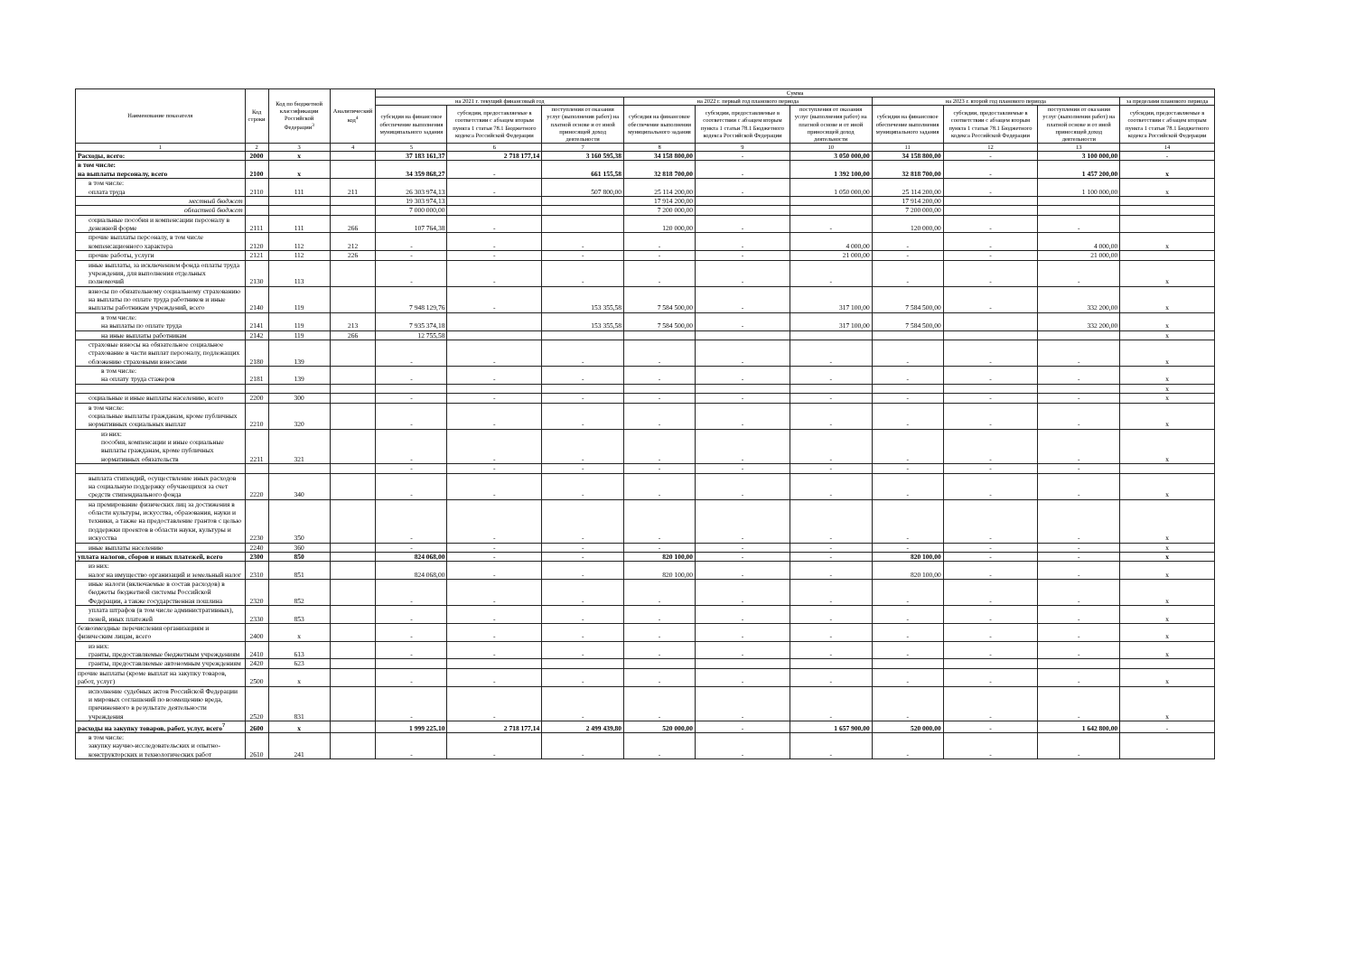| Наименование показателя | Код строки | Код по бюджетной классификации Российской Федерации<sup>3</sup> | Аналитический код<sup>4</sup> | Сумма | | | | | | | | | |
| --- | --- | --- | --- | --- | --- | --- | --- | --- | --- | --- | --- | --- | --- |
| | | | | на 2021 г. текущий финансовый год | | | на 2022 г. первый год планового периода | | | на 2023 г. второй год планового периода | | | за пределами планового периода |
| | | | | субсидия на финансовое обеспечение выполнения муниципального задания | субсидии, предоставляемые в соответствии с абзацем вторым пункта 1 статьи 78.1 Бюджетного кодекса Российской Федерации | поступления от оказания услуг (выполнения работ) на платной основе и от иной приносящей доход деятельности | субсидия на финансовое обеспечение выполнения муниципального задания | субсидии, предоставляемые в соответствии с абзацем вторым пункта 1 статьи 78.1 Бюджетного кодекса Российской Федерации | поступления от оказания услуг (выполнения работ) на платной основе и от иной приносящей доход деятельности | субсидия на финансовое обеспечение выполнения муниципального задания | субсидии, предоставляемые в соответствии с абзацем вторым пункта 1 статьи 78.1 Бюджетного кодекса Российской Федерации | поступления от оказания услуг (выполнения работ) на платной основе и от иной приносящей доход деятельности | субсидии, предоставляемые в соответствии с абзацем вторым пункта 1 статьи 78.1 Бюджетного кодекса Российской Федерации |
| 1 | 2 | 3 | 4 | 5 | 6 | 7 | 8 | 9 | 10 | 11 | 12 | 13 | 14 |
| Расходы, всего: | 2000 | x | | 37 183 161,37 | 2 718 177,14 | 3 160 595,38 | 34 158 800,00 | - | 3 050 000,00 | 34 158 800,00 | - | 3 100 000,00 | - |
| в том числе: на выплаты персоналу, всего | 2100 | x | | 34 359 868,27 | - | 661 155,58 | 32 818 700,00 | - | 1 392 100,00 | 32 818 700,00 | - | 1 457 200,00 | x |
| в том числе: оплата труда | 2110 | 111 | 211 | 26 303 974,13 | - | 507 800,00 | 25 114 200,00 | - | 1 050 000,00 | 25 114 200,00 | - | 1 100 000,00 | x |
| местный бюджет | | | | 19 303 974,13 | | | 17 914 200,00 | | | 17 914 200,00 | | | |
| областной бюджет | | | | 7 000 000,00 | | | 7 200 000,00 | | | 7 200 000,00 | | | |
| социальные пособия и компенсации персоналу в денежной форме | 2111 | 111 | 266 | 107 764,38 | - | | 120 000,00 | - | - | 120 000,00 | - | - | |
| прочие выплаты персоналу, в том числе компенсационного характера | 2120 | 112 | 212 | - | - | - | - | - | 4 000,00 | - | - | 4 000,00 | x |
| прочие работы, услуги | 2121 | 112 | 226 | - | - | - | - | - | 21 000,00 | - | - | 21 000,00 | |
| иные выплаты, за исключением фонда оплаты труда учреждения, для выполнения отдельных полномочий | 2130 | 113 | | - | - | - | - | - | - | - | - | - | x |
| взносы по обязательному социальному страхованию на выплаты по оплате труда работников и иные выплаты работникам учреждений, всего | 2140 | 119 | | 7 948 129,76 | - | 153 355,58 | 7 584 500,00 | - | 317 100,00 | 7 584 500,00 | - | 332 200,00 | x |
| в том числе: на выплаты по оплате труда | 2141 | 119 | 213 | 7 935 374,18 | | 153 355,58 | 7 584 500,00 | - | 317 100,00 | 7 584 500,00 | | 332 200,00 | x |
| на иные выплаты работникам | 2142 | 119 | 266 | 12 755,58 | | | | | | | | | x |
| страховые взносы на обязательное социальное страхование в части выплат персоналу, подлежащих обложению страховыми взносами | 2180 | 139 | | - | - | - | - | - | - | - | - | - | x |
| в том числе: на оплату труда стажеров | 2181 | 139 | | - | - | - | - | - | - | - | - | - | x |
| | | | | | | | | | | | | | x |
| социальные и иные выплаты населению, всего | 2200 | 300 | | - | - | - | - | - | - | - | - | - | x |
| в том числе: социальные выплаты гражданам, кроме публичных нормативных социальных выплат | 2210 | 320 | | - | - | - | - | - | - | - | - | - | x |
| из них: пособия, компенсации и иные социальные выплаты гражданам, кроме публичных нормативных обязательств | 2211 | 321 | | - | - | - | - | - | - | - | - | - | x |
| | | | | - | - | - | - | - | - | - | - | - | |
| выплата стипендий, осуществление иных расходов на социальную поддержку обучающихся за счет средств стипендиального фонда | 2220 | 340 | | - | - | - | - | - | - | - | - | - | x |
| на премирование физических лиц за достижения в области культуры, искусства, образования, науки и техники, а также на предоставление грантов с целью поддержки проектов в области науки, культуры и искусства | 2230 | 350 | | - | - | - | - | - | - | - | - | - | x |
| иные выплаты населению | 2240 | 360 | | - | - | - | - | - | - | - | - | - | x |
| уплата налогов, сборов и иных платежей, всего | 2300 | 850 | | 824 068,00 | - | - | 820 100,00 | - | - | 820 100,00 | - | - | x |
| из них: налог на имущество организаций и земельный налог | 2310 | 851 | | 824 068,00 | - | - | 820 100,00 | - | - | 820 100,00 | - | - | x |
| иные налоги (включаемые в состав расходов) в бюджеты бюджетной системы Российской Федерации, а также государственная пошлина | 2320 | 852 | | - | - | - | - | - | - | - | - | - | x |
| уплата штрафов (в том числе административных), пеней, иных платежей | 2330 | 853 | | - | - | - | - | - | - | - | - | - | x |
| безвозмездные перечисления организациям и физическим лицам, всего | 2400 | x | | - | - | - | - | - | - | - | - | - | x |
| из них: гранты, предоставляемые бюджетным учреждениям | 2410 | 613 | | - | - | - | - | - | - | - | - | - | x |
| гранты, предоставляемые автономным учреждениям | 2420 | 623 | | | | | | | | | | | |
| прочие выплаты (кроме выплат на закупку товаров, работ, услуг) | 2500 | x | | - | - | - | - | - | - | - | - | - | x |
| исполнение судебных актов Российской Федерации и мировых соглашений по возмещению вреда, причиненного в результате деятельности учреждения | 2520 | 831 | | - | - | - | - | - | - | - | - | - | x |
| расходы на закупку товаров, работ, услуг, всего<sup>7</sup> | 2600 | x | | 1 999 225,10 | 2 718 177,14 | 2 499 439,80 | 520 000,00 | - | 1 657 900,00 | 520 000,00 | - | 1 642 800,00 | - |
| в том числе: закупку научно-исследовательских и опытно-конструкторских и технологических работ | 2610 | 241 | | - | - | - | - | - | - | - | - | - | |